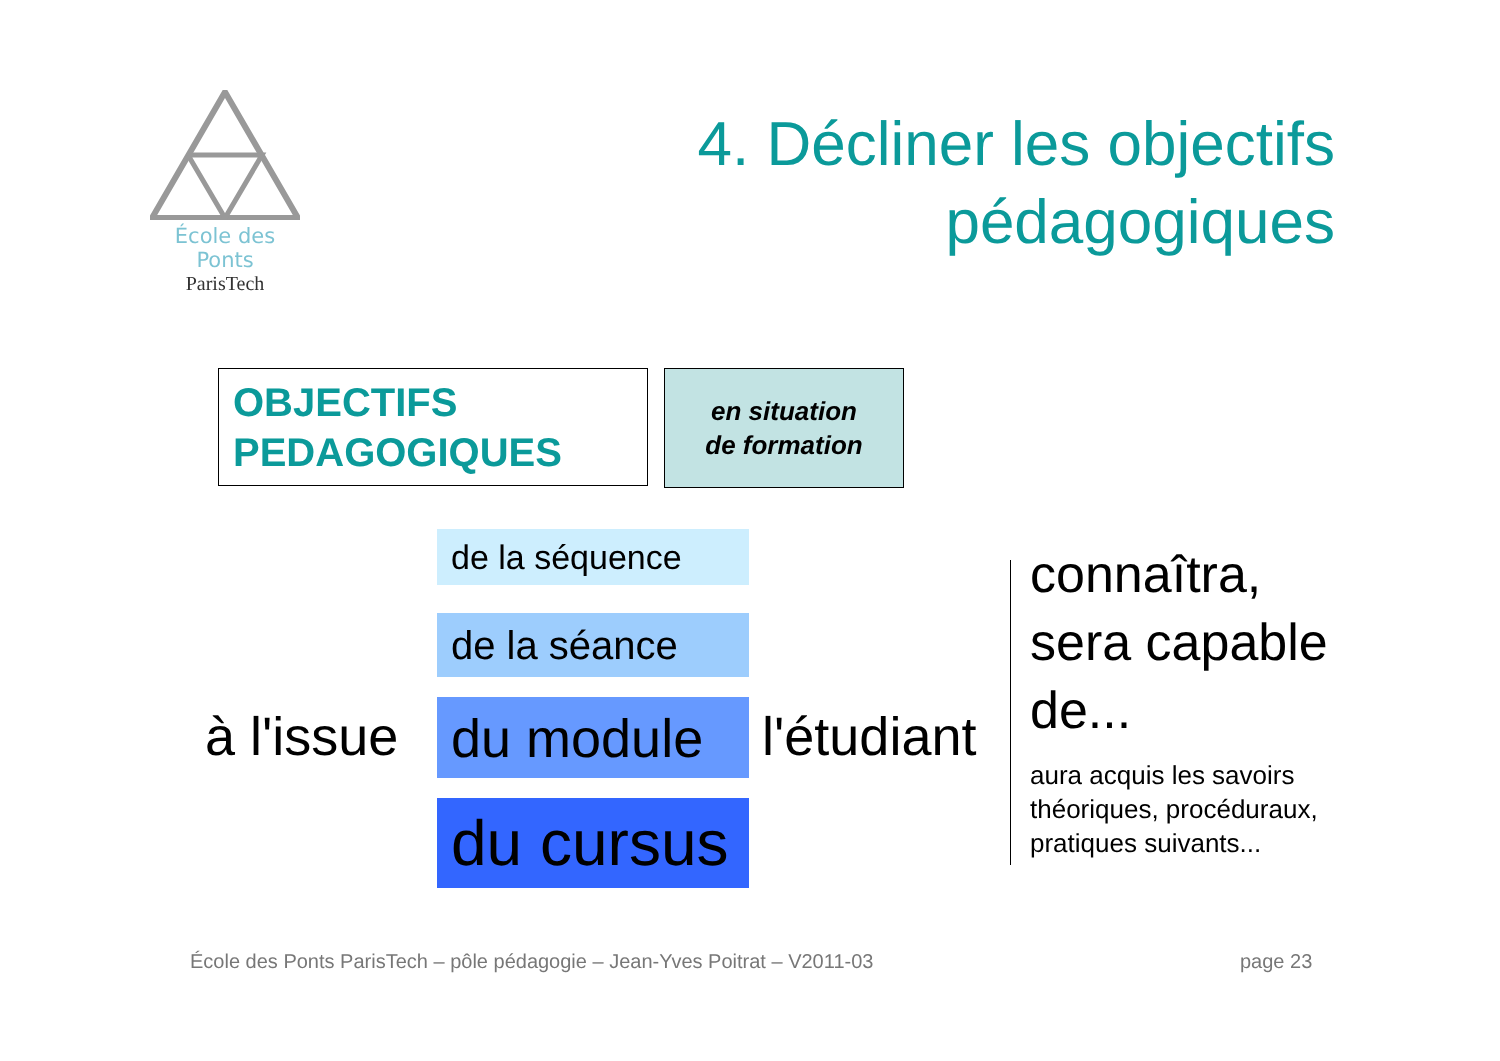École des Ponts
ParisTech
4. Décliner les objectifs
pédagogiques
OBJECTIFS
PEDAGOGIQUES
en situation
de formation
de la séquence
de la séance
du module
du cursus
à l'issue l'étudiant
connaîtra,
sera capable
de...
aura acquis les savoirs
théoriques, procéduraux,
pratiques suivants...
École des Ponts ParisTech – pôle pédagogie – Jean-Yves Poitrat – V2011-03
page 23